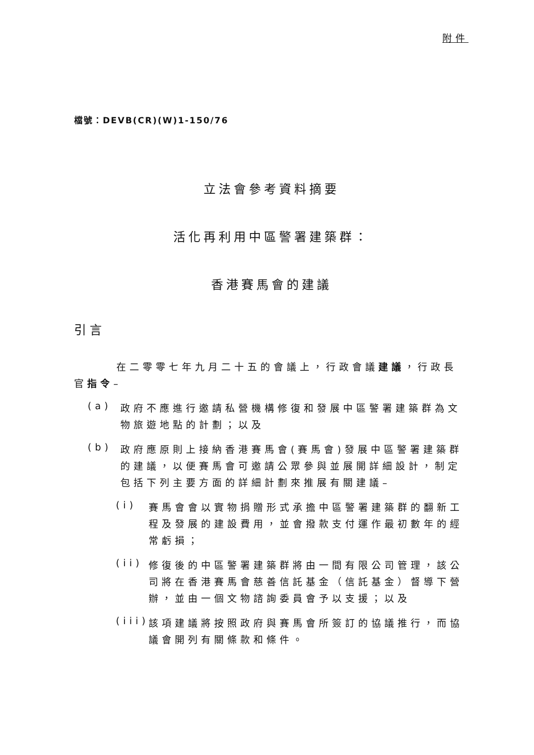附件
檔號：DEVB(CR)(W)1-150/76
立法會參考資料摘要
活化再利用中區警署建築群：
香港賽馬會的建議
引言
在二零零七年九月二十五的會議上，行政會議建議，行政長官指令–
(a)
政府不應進行邀請私營機構修復和發展中區警署建築群為文物旅遊地點的計劃；以及
(b)
政府應原則上接納香港賽馬會(賽馬會)發展中區警署建築群的建議，以便賽馬會可邀請公眾參與並展開詳細設計，制定包括下列主要方面的詳細計劃來推展有關建議–
(i)
賽馬會會以實物捐贈形式承擔中區警署建築群的翻新工程及發展的建設費用，並會撥款支付運作最初數年的經常虧損；
(ii)
修復後的中區警署建築群將由一間有限公司管理，該公司將在香港賽馬會慈善信託基金（信託基金）督導下營辦，並由一個文物諮詢委員會予以支援；以及
(iii)
該項建議將按照政府與賽馬會所簽訂的協議推行，而協議會開列有關條款和條件。